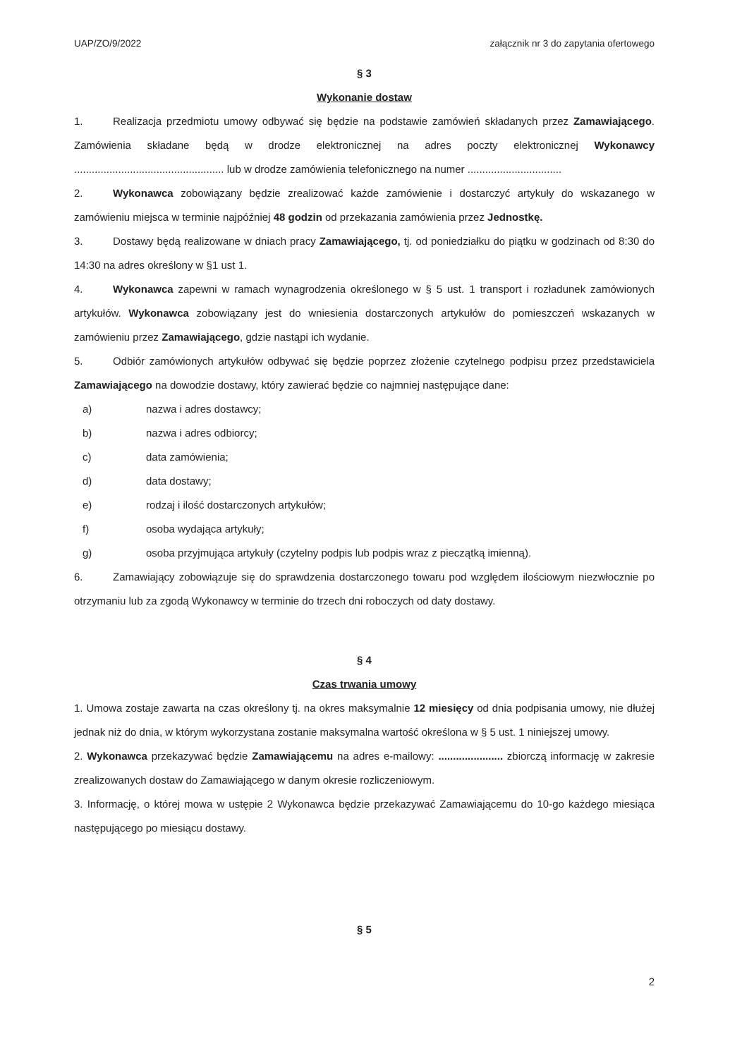UAP/ZO/9/2022 załącznik nr 3 do zapytania ofertowego
§ 3
Wykonanie dostaw
1. Realizacja przedmiotu umowy odbywać się będzie na podstawie zamówień składanych przez Zamawiającego. Zamówienia składane będą w drodze elektronicznej na adres poczty elektronicznej Wykonawcy ................................................... lub w drodze zamówienia telefonicznego na numer ................................
2. Wykonawca zobowiązany będzie zrealizować każde zamówienie i dostarczyć artykuły do wskazanego w zamówieniu miejsca w terminie najpóźniej 48 godzin od przekazania zamówienia przez Jednostkę.
3. Dostawy będą realizowane w dniach pracy Zamawiającego, tj. od poniedziałku do piątku w godzinach od 8:30 do 14:30 na adres określony w §1 ust 1.
4. Wykonawca zapewni w ramach wynagrodzenia określonego w § 5 ust. 1 transport i rozładunek zamówionych artykułów. Wykonawca zobowiązany jest do wniesienia dostarczonych artykułów do pomieszczeń wskazanych w zamówieniu przez Zamawiającego, gdzie nastąpi ich wydanie.
5. Odbiór zamówionych artykułów odbywać się będzie poprzez złożenie czytelnego podpisu przez przedstawiciela Zamawiającego na dowodzie dostawy, który zawierać będzie co najmniej następujące dane:
a) nazwa i adres dostawcy;
b) nazwa i adres odbiorcy;
c) data zamówienia;
d) data dostawy;
e) rodzaj i ilość dostarczonych artykułów;
f) osoba wydająca artykuły;
g) osoba przyjmująca artykuły (czytelny podpis lub podpis wraz z pieczątką imienną).
6. Zamawiający zobowiązuje się do sprawdzenia dostarczonego towaru pod względem ilościowym niezwłocznie po otrzymaniu lub za zgodą Wykonawcy w terminie do trzech dni roboczych od daty dostawy.
§ 4
Czas trwania umowy
1. Umowa zostaje zawarta na czas określony tj. na okres maksymalnie 12 miesięcy od dnia podpisania umowy, nie dłużej jednak niż do dnia, w którym wykorzystana zostanie maksymalna wartość określona w § 5 ust. 1 niniejszej umowy.
2. Wykonawca przekazywać będzie Zamawiającemu na adres e-mailowy: ...................... zbiorczą informację w zakresie zrealizowanych dostaw do Zamawiającego w danym okresie rozliczeniowym.
3. Informację, o której mowa w ustępie 2 Wykonawca będzie przekazywać Zamawiającemu do 10-go każdego miesiąca następującego po miesiącu dostawy.
§ 5
2